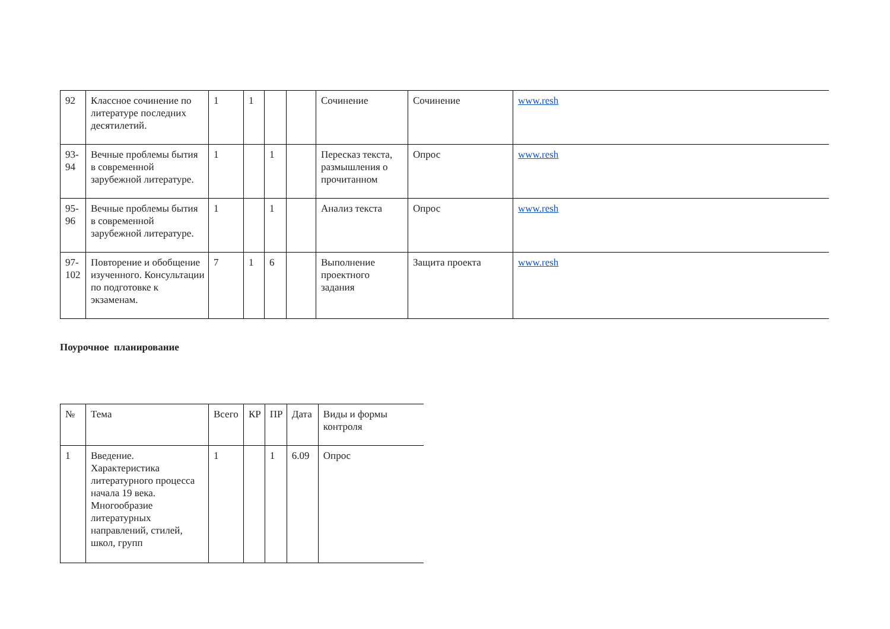| 92 | Классное сочинение по литературе последних десятилетий. | 1 | 1 | | | Сочинение | Сочинение | www.resh |
| 93-94 | Вечные проблемы бытия в современной зарубежной литературе. | 1 | | 1 | | Пересказ текста, размышления о прочитанном | Опрос | www.resh |
| 95-96 | Вечные проблемы бытия в современной зарубежной литературе. | 1 | | 1 | | Анализ текста | Опрос | www.resh |
| 97-102 | Повторение и обобщение изученного. Консультации по подготовке к экзаменам. | 7 | 1 | 6 | | Выполнение проектного задания | Защита проекта | www.resh |
Поурочное планирование
| № | Тема | Всего | КР | ПР | Дата | Виды и формы контроля |
| 1 | Введение. Характеристика литературного процесса начала 19 века. Многообразие литературных направлений, стилей, школ, групп | 1 | | 1 | 6.09 | Опрос |